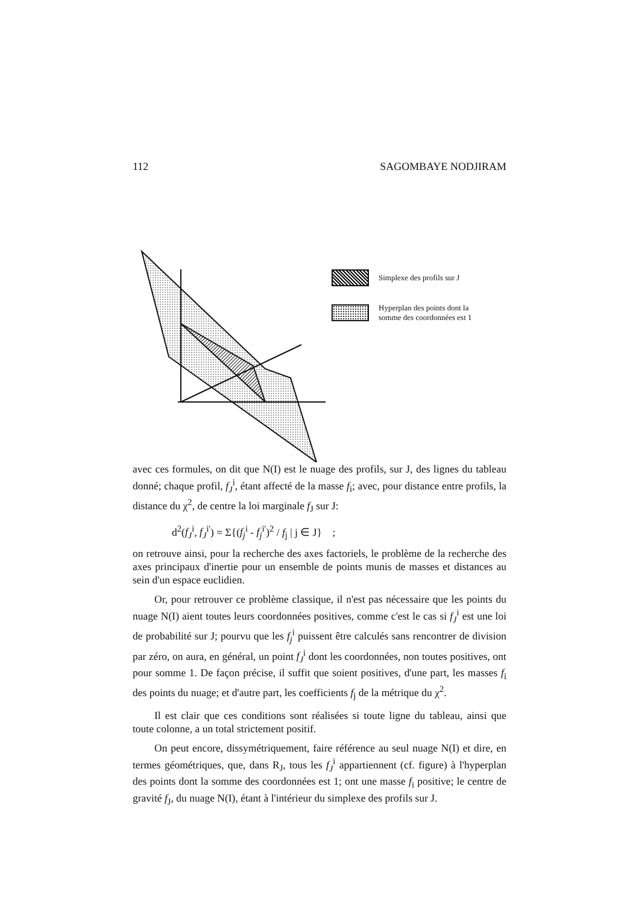112 SAGOMBAYE NODJIRAM
Simplexe des profils sur J
Hyperplan des points dont la
somme des coordonnées est 1
avec ces formules, on dit que N(I) est le nuage des profils, sur J, des lignes du tableau donné; chaque profil, f<sub>J</sub><sup>i</sup>, étant affecté de la masse f<sub>i</sub>; avec, pour distance entre profils, la distance du χ<sup>2</sup>, de centre la loi marginale f<sub>J</sub> sur J:
d<sup>2</sup>(f<sub>J</sub><sup>i</sup>, f<sub>J</sub><sup>i'</sup>) = Σ{(f<sub>j</sub><sup>i</sup> - f<sub>j</sub><sup>i'</sup>)<sup>2</sup> / f<sub>j</sub> | j ∈ J} ;
on retrouve ainsi, pour la recherche des axes factoriels, le problème de la recherche des axes principaux d'inertie pour un ensemble de points munis de masses et distances au sein d'un espace euclidien.
Or, pour retrouver ce problème classique, il n'est pas nécessaire que les points du nuage N(I) aient toutes leurs coordonnées positives, comme c'est le cas si f<sub>J</sub><sup>i</sup> est une loi de probabilité sur J; pourvu que les f<sub>j</sub><sup>i</sup> puissent être calculés sans rencontrer de division par zéro, on aura, en général, un point f<sub>J</sub><sup>i</sup> dont les coordonnées, non toutes positives, ont pour somme 1. De façon précise, il suffit que soient positives, d'une part, les masses f<sub>i</sub> des points du nuage; et d'autre part, les coefficients f<sub>j</sub> de la métrique du χ<sup>2</sup>.
Il est clair que ces conditions sont réalisées si toute ligne du tableau, ainsi que toute colonne, a un total strictement positif.
On peut encore, dissymétriquement, faire référence au seul nuage N(I) et dire, en termes géométriques, que, dans R<sub>J</sub>, tous les f<sub>J</sub><sup>i</sup> appartiennent (cf. figure) à l'hyperplan des points dont la somme des coordonnées est 1; ont une masse f<sub>i</sub> positive; le centre de gravité f<sub>J</sub>, du nuage N(I), étant à l'intérieur du simplexe des profils sur J.